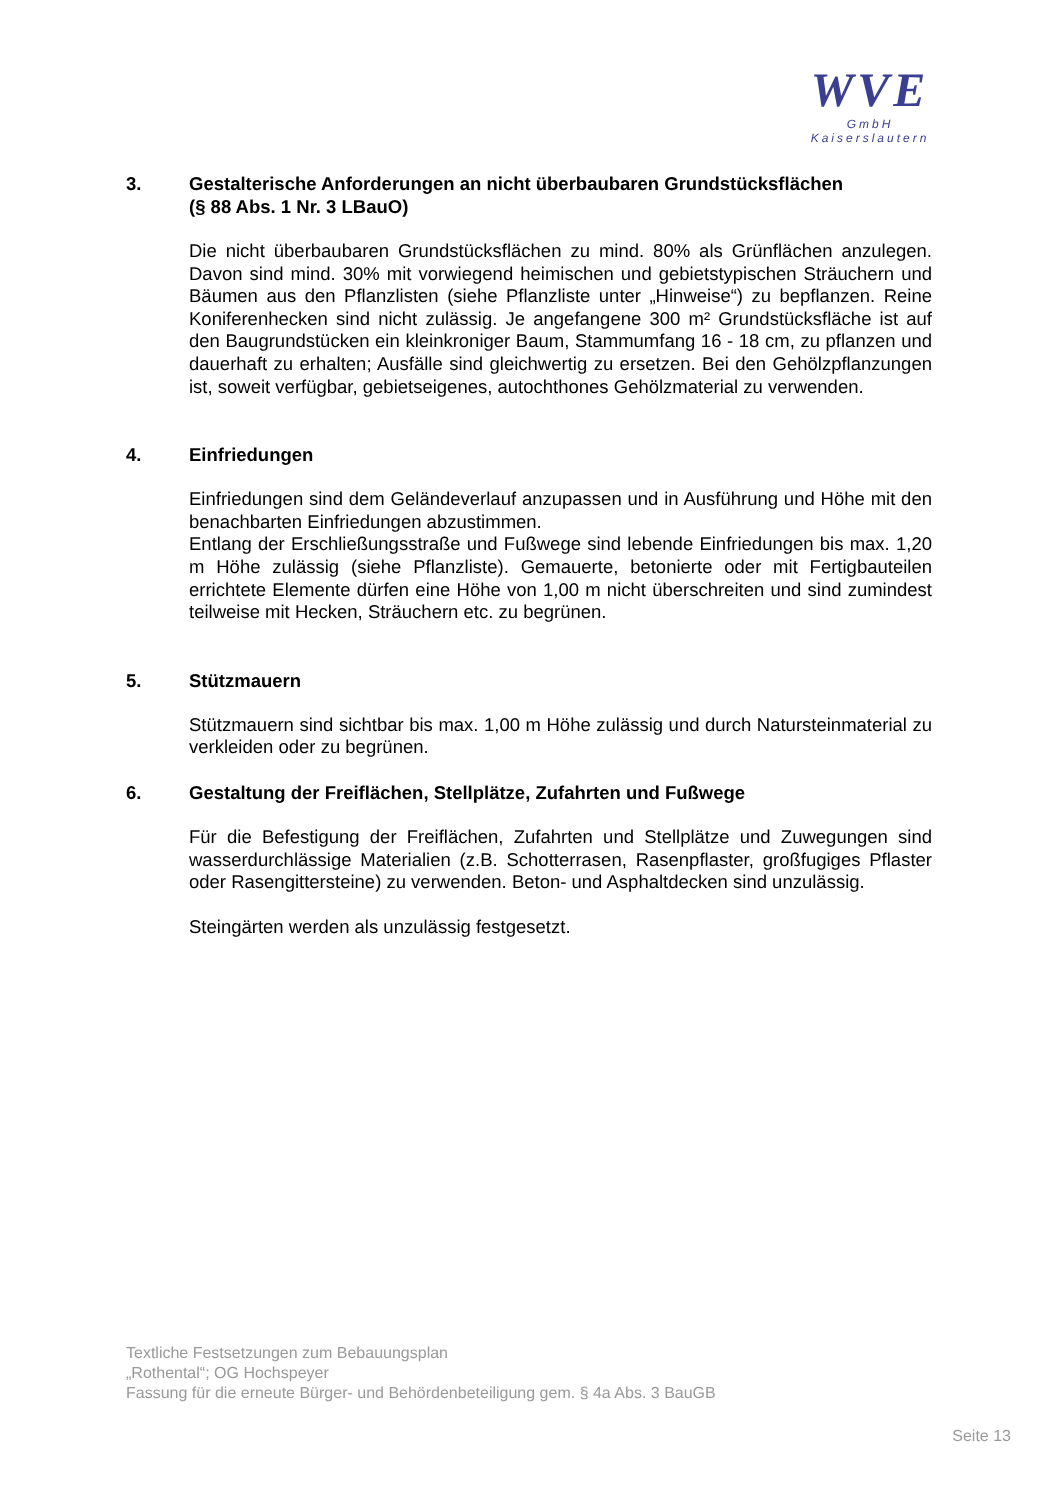WVE
GmbH
Kaiserslautern
3. Gestalterische Anforderungen an nicht überbaubaren Grundstücksflächen
(§ 88 Abs. 1 Nr. 3 LBauO)
Die nicht überbaubaren Grundstücksflächen zu mind. 80% als Grünflächen anzulegen. Davon sind mind. 30% mit vorwiegend heimischen und gebietstypischen Sträuchern und Bäumen aus den Pflanzlisten (siehe Pflanzliste unter „Hinweise“) zu bepflanzen. Reine Koniferenhecken sind nicht zulässig. Je angefangene 300 m² Grundstücksfläche ist auf den Baugrundstücken ein kleinkroniger Baum, Stammumfang 16 - 18 cm, zu pflanzen und dauerhaft zu erhalten; Ausfälle sind gleichwertig zu ersetzen. Bei den Gehölzpflanzungen ist, soweit verfügbar, gebietseigenes, autochthones Gehölzmaterial zu verwenden.
4. Einfriedungen
Einfriedungen sind dem Geländeverlauf anzupassen und in Ausführung und Höhe mit den benachbarten Einfriedungen abzustimmen.
Entlang der Erschließungsstraße und Fußwege sind lebende Einfriedungen bis max. 1,20 m Höhe zulässig (siehe Pflanzliste). Gemauerte, betonierte oder mit Fertigbauteilen errichtete Elemente dürfen eine Höhe von 1,00 m nicht überschreiten und sind zumindest teilweise mit Hecken, Sträuchern etc. zu begrünen.
5. Stützmauern
Stützmauern sind sichtbar bis max. 1,00 m Höhe zulässig und durch Natursteinmaterial zu verkleiden oder zu begrünen.
6. Gestaltung der Freiflächen, Stellplätze, Zufahrten und Fußwege
Für die Befestigung der Freiflächen, Zufahrten und Stellplätze und Zuwegungen sind wasserdurchlässige Materialien (z.B. Schotterrasen, Rasenpflaster, großfugiges Pflaster oder Rasengittersteine) zu verwenden. Beton- und Asphaltdecken sind unzulässig.
Steingärten werden als unzulässig festgesetzt.
Textliche Festsetzungen zum Bebauungsplan
„Rothental“; OG Hochspeyer
Fassung für die erneute Bürger- und Behördenbeteiligung gem. § 4a Abs. 3 BauGB
Seite 13